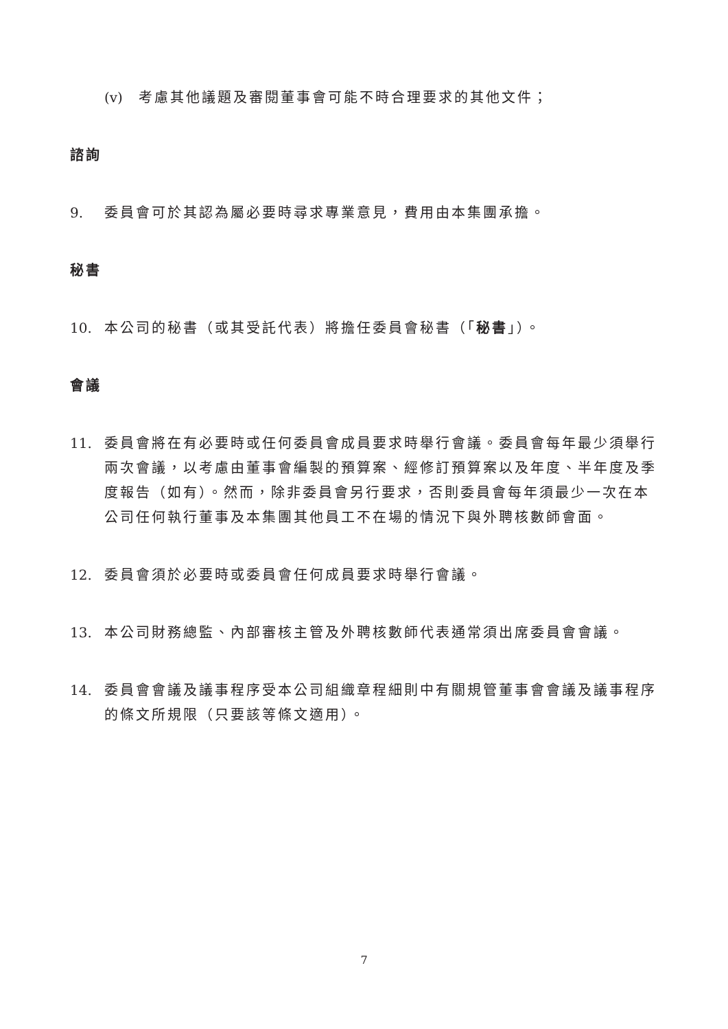(v) 考慮其他議題及審閱董事會可能不時合理要求的其他文件；
諮詢
9. 委員會可於其認為屬必要時尋求專業意見，費用由本集團承擔。
秘書
10. 本公司的秘書（或其受託代表）將擔任委員會秘書（「秘書」）。
會議
11. 委員會將在有必要時或任何委員會成員要求時舉行會議。委員會每年最少須舉行兩次會議，以考慮由董事會編製的預算案、經修訂預算案以及年度、半年度及季度報告（如有）。然而，除非委員會另行要求，否則委員會每年須最少一次在本公司任何執行董事及本集團其他員工不在場的情況下與外聘核數師會面。
12. 委員會須於必要時或委員會任何成員要求時舉行會議。
13. 本公司財務總監、內部審核主管及外聘核數師代表通常須出席委員會會議。
14. 委員會會議及議事程序受本公司組織章程細則中有關規管董事會會議及議事程序的條文所規限（只要該等條文適用）。
7